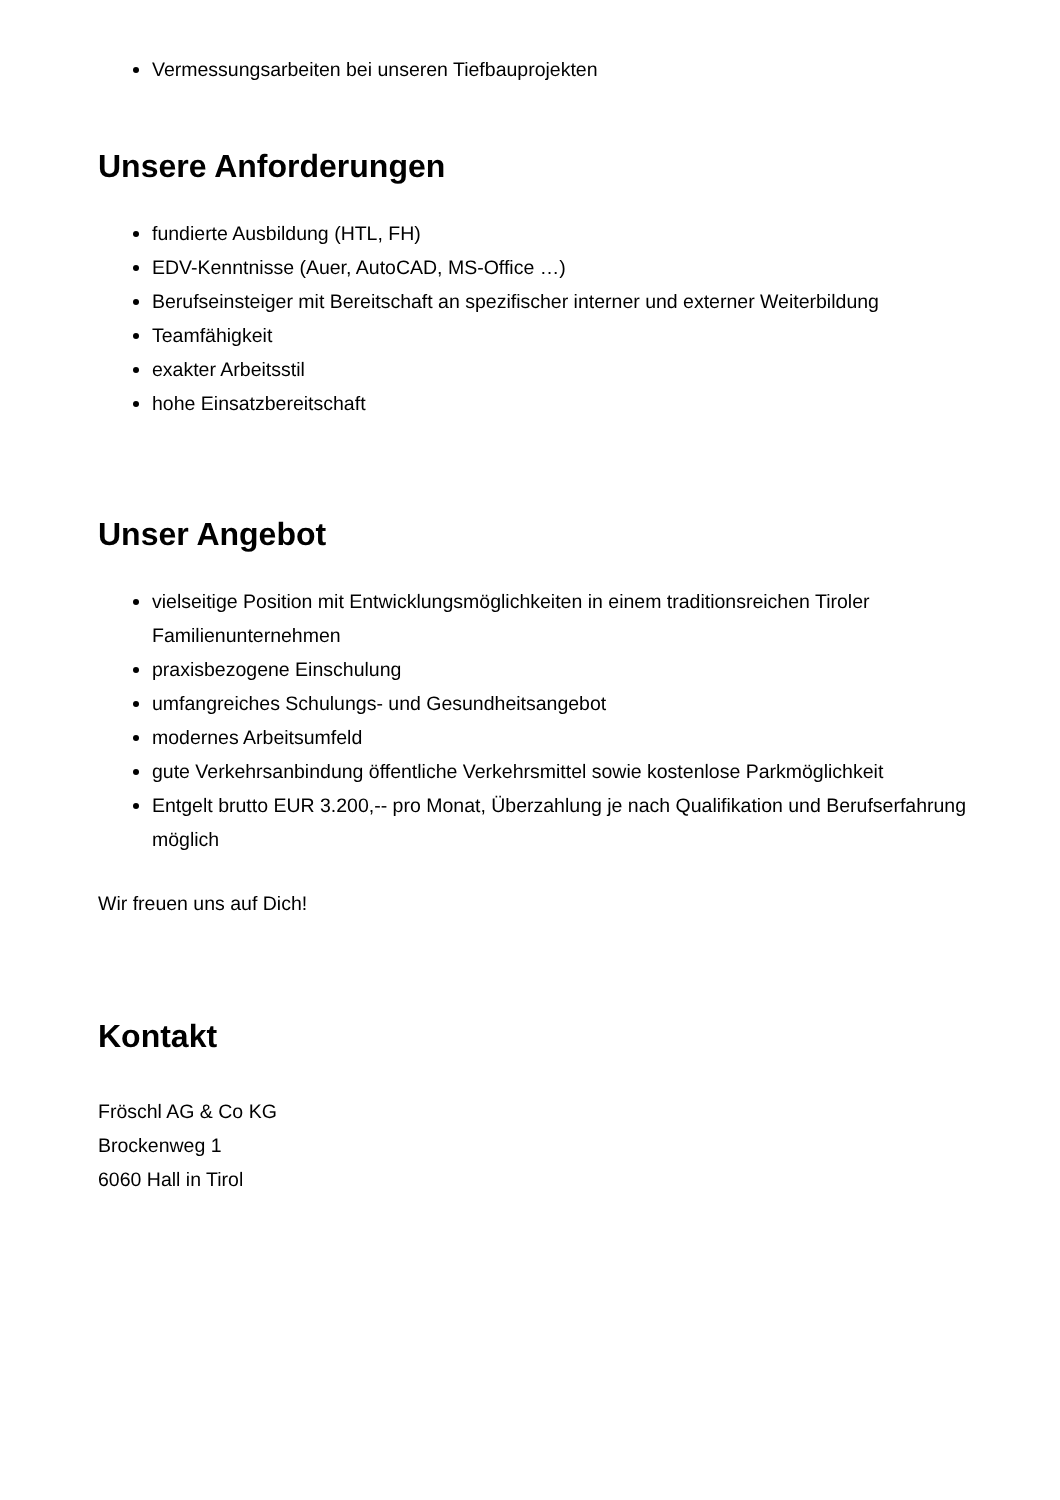Vermessungsarbeiten bei unseren Tiefbauprojekten
Unsere Anforderungen
fundierte Ausbildung (HTL, FH)
EDV-Kenntnisse (Auer, AutoCAD, MS-Office …)
Berufseinsteiger mit Bereitschaft an spezifischer interner und externer Weiterbildung
Teamfähigkeit
exakter Arbeitsstil
hohe Einsatzbereitschaft
Unser Angebot
vielseitige Position mit Entwicklungsmöglichkeiten in einem traditionsreichen Tiroler Familienunternehmen
praxisbezogene Einschulung
umfangreiches Schulungs- und Gesundheitsangebot
modernes Arbeitsumfeld
gute Verkehrsanbindung öffentliche Verkehrsmittel sowie kostenlose Parkmöglichkeit
Entgelt brutto EUR 3.200,-- pro Monat, Überzahlung je nach Qualifikation und Berufserfahrung möglich
Wir freuen uns auf Dich!
Kontakt
Fröschl AG & Co KG
Brockenweg 1
6060 Hall in Tirol